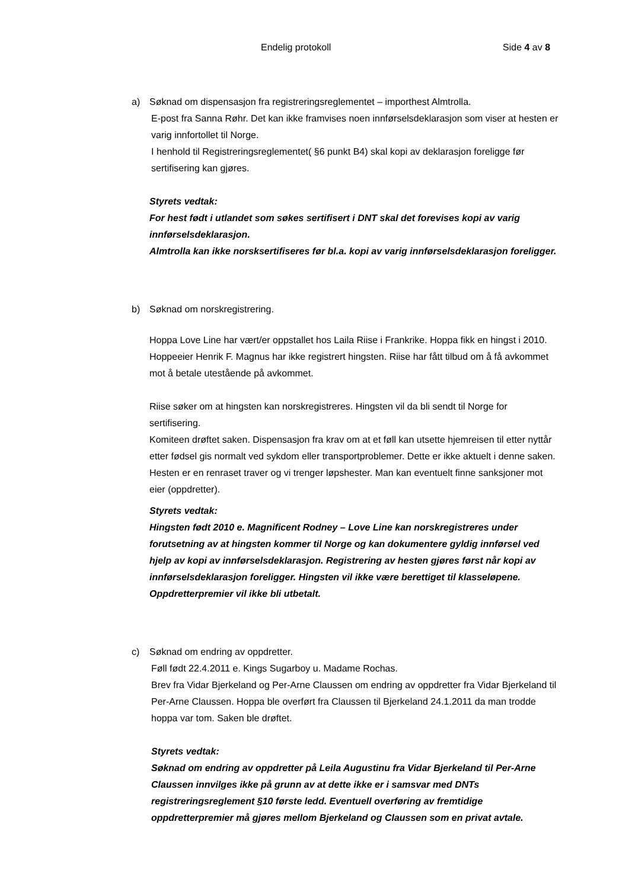Endelig protokoll Side 4 av 8
a) Søknad om dispensasjon fra registreringsreglementet – importhest Almtrolla.
E-post fra Sanna Røhr. Det kan ikke framvises noen innførselsdeklarasjon som viser at hesten er varig innfortollet til Norge.
I henhold til Registreringsreglementet( §6 punkt B4) skal kopi av deklarasjon foreligge før sertifisering kan gjøres.
Styrets vedtak:
For hest født i utlandet som søkes sertifisert i DNT skal det forevises kopi av varig innførselsdeklarasjon.
Almtrolla kan ikke norsksertifiseres før bl.a. kopi av varig innførselsdeklarasjon foreligger.
b) Søknad om norskregistrering.
Hoppa Love Line har vært/er oppstallet hos Laila Riise i Frankrike. Hoppa fikk en hingst i 2010. Hoppeeier Henrik F. Magnus har ikke registrert hingsten. Riise har fått tilbud om å få avkommet mot å betale utestående på avkommet.
Riise søker om at hingsten kan norskregistreres. Hingsten vil da bli sendt til Norge for sertifisering.
Komiteen drøftet saken. Dispensasjon fra krav om at et føll kan utsette hjemreisen til etter nyttår etter fødsel gis normalt ved sykdom eller transportproblemer. Dette er ikke aktuelt i denne saken. Hesten er en renraset traver og vi trenger løpshester. Man kan eventuelt finne sanksjoner mot eier (oppdretter).
Styrets vedtak:
Hingsten født 2010 e. Magnificent Rodney – Love Line kan norskregistreres under forutsetning av at hingsten kommer til Norge og kan dokumentere gyldig innførsel ved hjelp av kopi av innførselsdeklarasjon. Registrering av hesten gjøres først når kopi av innførselsdeklarasjon foreligger. Hingsten vil ikke være berettiget til klasseløpene. Oppdretterpremier vil ikke bli utbetalt.
c) Søknad om endring av oppdretter.
Føll født 22.4.2011 e. Kings Sugarboy u. Madame Rochas.
Brev fra Vidar Bjerkeland og Per-Arne Claussen om endring av oppdretter fra Vidar Bjerkeland til Per-Arne Claussen. Hoppa ble overført fra Claussen til Bjerkeland 24.1.2011 da man trodde hoppa var tom. Saken ble drøftet.
Styrets vedtak:
Søknad om endring av oppdretter på Leila Augustinu fra Vidar Bjerkeland til Per-Arne Claussen innvilges ikke på grunn av at dette ikke er i samsvar med DNTs registreringsreglement §10 første ledd. Eventuell overføring av fremtidige oppdretterpremier må gjøres mellom Bjerkeland og Claussen som en privat avtale.